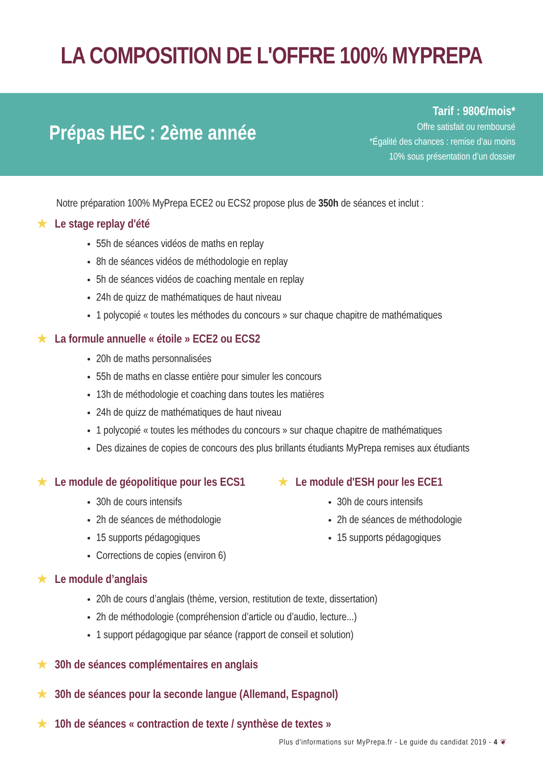LA COMPOSITION DE L'OFFRE 100% MYPREPA
Prépas HEC : 2ème année
Tarif : 980€/mois*
Offre satisfait ou remboursé
*Égalité des chances : remise d’au moins
10% sous présentation d’un dossier
Notre préparation 100% MyPrepa ECE2 ou ECS2 propose plus de 350h de séances et inclut :
★ Le stage replay d'été
55h de séances vidéos de maths en replay
8h de séances vidéos de méthodologie en replay
5h de séances vidéos de coaching mentale en replay
24h de quizz de mathématiques de haut niveau
1 polycopié « toutes les méthodes du concours » sur chaque chapitre de mathématiques
★ La formule annuelle « étoile » ECE2 ou ECS2
20h de maths personnalisées
55h de maths en classe entière pour simuler les concours
13h de méthodologie et coaching dans toutes les matières
24h de quizz de mathématiques de haut niveau
1 polycopié « toutes les méthodes du concours » sur chaque chapitre de mathématiques
Des dizaines de copies de concours des plus brillants étudiants MyPrepa remises aux étudiants
★ Le module de géopolitique pour les ECS1
30h de cours intensifs
2h de séances de méthodologie
15 supports pédagogiques
Corrections de copies (environ 6)
★ Le module d'ESH pour les ECE1
30h de cours intensifs
2h de séances de méthodologie
15 supports pédagogiques
★ Le module d’anglais
20h de cours d’anglais (thème, version, restitution de texte, dissertation)
2h de méthodologie (compréhension d’article ou d’audio, lecture...)
1 support pédagogique par séance (rapport de conseil et solution)
★ 30h de séances complémentaires en anglais
★ 30h de séances pour la seconde langue (Allemand, Espagnol)
★ 10h de séances « contraction de texte / synthèse de textes »
Plus d'informations sur MyPrepa.fr - Le guide du candidat 2019 - 4 ❦